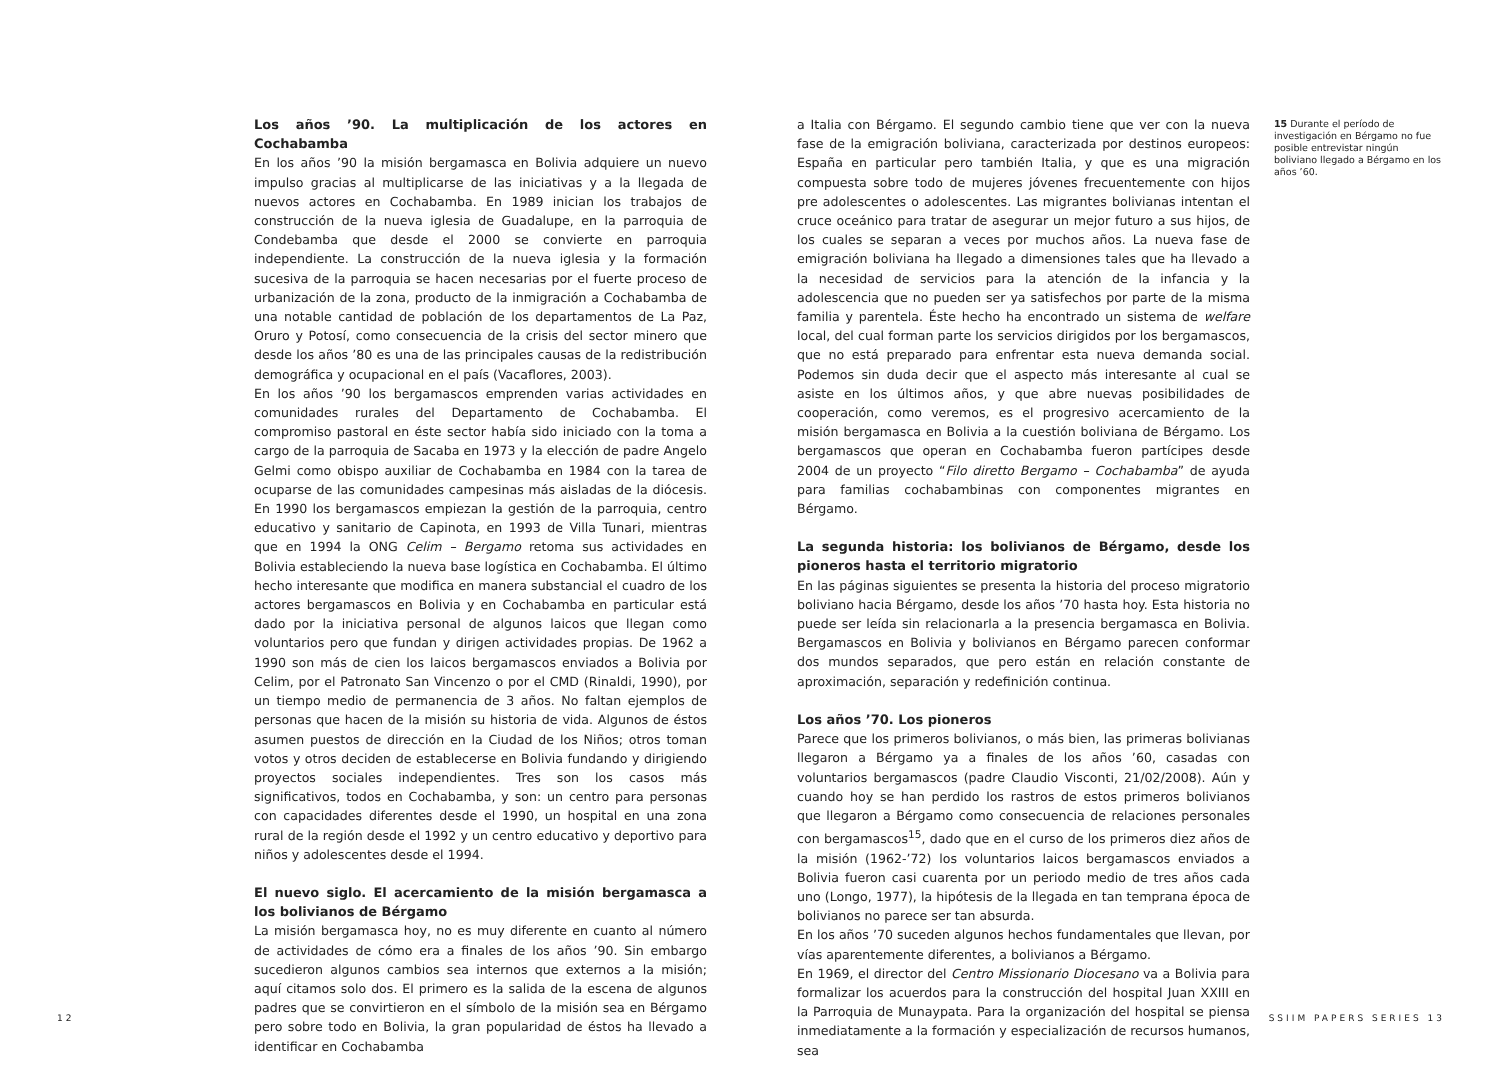Los años ’90. La multiplicación de los actores en Cochabamba
En los años ’90 la misión bergamasca en Bolivia adquiere un nuevo impulso gracias al multiplicarse de las iniciativas y a la llegada de nuevos actores en Cochabamba. En 1989 inician los trabajos de construcción de la nueva iglesia de Guadalupe, en la parroquia de Condebamba que desde el 2000 se convierte en parroquia independiente. La construcción de la nueva iglesia y la formación sucesiva de la parroquia se hacen necesarias por el fuerte proceso de urbanización de la zona, producto de la inmigración a Cochabamba de una notable cantidad de población de los departamentos de La Paz, Oruro y Potosí, como consecuencia de la crisis del sector minero que desde los años ’80 es una de las principales causas de la redistribución demográfica y ocupacional en el país (Vacaflores, 2003).
En los años ’90 los bergamascos emprenden varias actividades en comunidades rurales del Departamento de Cochabamba. El compromiso pastoral en éste sector había sido iniciado con la toma a cargo de la parroquia de Sacaba en 1973 y la elección de padre Angelo Gelmi como obispo auxiliar de Cochabamba en 1984 con la tarea de ocuparse de las comunidades campesinas más aisladas de la diócesis. En 1990 los bergamascos empiezan la gestión de la parroquia, centro educativo y sanitario de Capinota, en 1993 de Villa Tunari, mientras que en 1994 la ONG Celim – Bergamo retoma sus actividades en Bolivia estableciendo la nueva base logística en Cochabamba. El último hecho interesante que modifica en manera substancial el cuadro de los actores bergamascos en Bolivia y en Cochabamba en particular está dado por la iniciativa personal de algunos laicos que llegan como voluntarios pero que fundan y dirigen actividades propias. De 1962 a 1990 son más de cien los laicos bergamascos enviados a Bolivia por Celim, por el Patronato San Vincenzo o por el CMD (Rinaldi, 1990), por un tiempo medio de permanencia de 3 años. No faltan ejemplos de personas que hacen de la misión su historia de vida. Algunos de éstos asumen puestos de dirección en la Ciudad de los Niños; otros toman votos y otros deciden de establecerse en Bolivia fundando y dirigiendo proyectos sociales independientes. Tres son los casos más significativos, todos en Cochabamba, y son: un centro para personas con capacidades diferentes desde el 1990, un hospital en una zona rural de la región desde el 1992 y un centro educativo y deportivo para niños y adolescentes desde el 1994.
El nuevo siglo. El acercamiento de la misión bergamasca a los bolivianos de Bérgamo
La misión bergamasca hoy, no es muy diferente en cuanto al número de actividades de cómo era a finales de los años ’90. Sin embargo sucedieron algunos cambios sea internos que externos a la misión; aquí citamos solo dos. El primero es la salida de la escena de algunos padres que se convirtieron en el símbolo de la misión sea en Bérgamo pero sobre todo en Bolivia, la gran popularidad de éstos ha llevado a identificar en Cochabamba
a Italia con Bérgamo. El segundo cambio tiene que ver con la nueva fase de la emigración boliviana, caracterizada por destinos europeos: España en particular pero también Italia, y que es una migración compuesta sobre todo de mujeres jóvenes frecuentemente con hijos pre adolescentes o adolescentes. Las migrantes bolivianas intentan el cruce oceánico para tratar de asegurar un mejor futuro a sus hijos, de los cuales se separan a veces por muchos años. La nueva fase de emigración boliviana ha llegado a dimensiones tales que ha llevado a la necesidad de servicios para la atención de la infancia y la adolescencia que no pueden ser ya satisfechos por parte de la misma familia y parentela. Éste hecho ha encontrado un sistema de welfare local, del cual forman parte los servicios dirigidos por los bergamascos, que no está preparado para enfrentar esta nueva demanda social. Podemos sin duda decir que el aspecto más interesante al cual se asiste en los últimos años, y que abre nuevas posibilidades de cooperación, como veremos, es el progresivo acercamiento de la misión bergamasca en Bolivia a la cuestión boliviana de Bérgamo. Los bergamascos que operan en Cochabamba fueron partícipes desde 2004 de un proyecto “Filo diretto Bergamo – Cochabamba” de ayuda para familias cochabambinas con componentes migrantes en Bérgamo.
La segunda historia: los bolivianos de Bérgamo, desde los pioneros hasta el territorio migratorio
En las páginas siguientes se presenta la historia del proceso migratorio boliviano hacia Bérgamo, desde los años ’70 hasta hoy. Esta historia no puede ser leída sin relacionarla a la presencia bergamasca en Bolivia. Bergamascos en Bolivia y bolivianos en Bérgamo parecen conformar dos mundos separados, que pero están en relación constante de aproximación, separación y redefinición continua.
Los años ’70. Los pioneros
Parece que los primeros bolivianos, o más bien, las primeras bolivianas llegaron a Bérgamo ya a finales de los años ’60, casadas con voluntarios bergamascos (padre Claudio Visconti, 21/02/2008). Aún y cuando hoy se han perdido los rastros de estos primeros bolivianos que llegaron a Bérgamo como consecuencia de relaciones personales con bergamascos<sup>15</sup>, dado que en el curso de los primeros diez años de la misión (1962-’72) los voluntarios laicos bergamascos enviados a Bolivia fueron casi cuarenta por un periodo medio de tres años cada uno (Longo, 1977), la hipótesis de la llegada en tan temprana época de bolivianos no parece ser tan absurda.
En los años ’70 suceden algunos hechos fundamentales que llevan, por vías aparentemente diferentes, a bolivianos a Bérgamo.
En 1969, el director del Centro Missionario Diocesano va a Bolivia para formalizar los acuerdos para la construcción del hospital Juan XXIII en la Parroquia de Munaypata. Para la organización del hospital se piensa inmediatamente a la formación y especialización de recursos humanos, sea
15 Durante el período de investigación en Bérgamo no fue posible entrevistar ningún boliviano llegado a Bérgamo en los años ’60.
12 SSIIM PAPERS SERIES 13